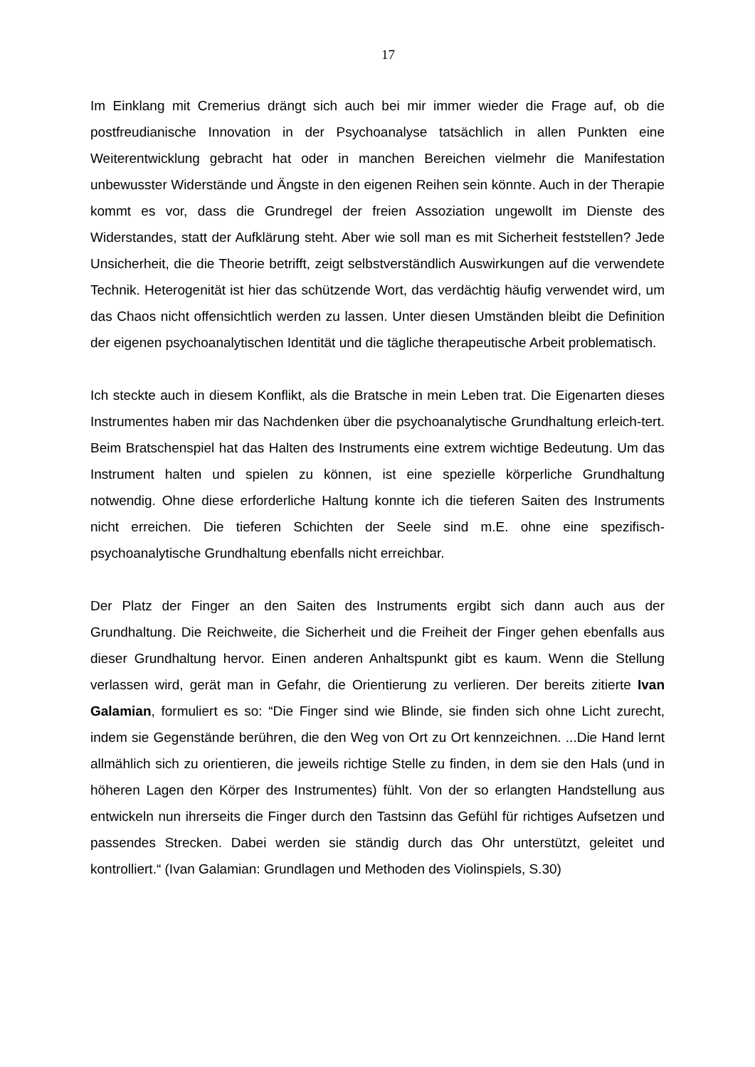17
Im Einklang mit Cremerius drängt sich auch bei mir immer wieder die Frage auf, ob die postfreudianische Innovation in der Psychoanalyse tatsächlich in allen Punkten eine Weiterentwicklung gebracht hat oder in manchen Bereichen vielmehr die Manifestation unbewusster Widerstände und Ängste in den eigenen Reihen sein könnte. Auch in der Therapie kommt es vor, dass die Grundregel der freien Assoziation ungewollt im Dienste des Widerstandes, statt der Aufklärung steht. Aber wie soll man es mit Sicherheit feststellen? Jede Unsicherheit, die die Theorie betrifft, zeigt selbstverständlich Auswirkungen auf die verwendete Technik. Heterogenität ist hier das schützende Wort, das verdächtig häufig verwendet wird, um das Chaos nicht offensichtlich werden zu lassen. Unter diesen Umständen bleibt die Definition der eigenen psychoanalytischen Identität und die tägliche therapeutische Arbeit problematisch.
Ich steckte auch in diesem Konflikt, als die Bratsche in mein Leben trat. Die Eigenarten dieses Instrumentes haben mir das Nachdenken über die psychoanalytische Grundhaltung erleich-tert. Beim Bratschenspiel hat das Halten des Instruments eine extrem wichtige Bedeutung. Um das Instrument halten und spielen zu können, ist eine spezielle körperliche Grundhaltung notwendig. Ohne diese erforderliche Haltung konnte ich die tieferen Saiten des Instruments nicht erreichen. Die tieferen Schichten der Seele sind m.E. ohne eine spezifisch-psychoanalytische Grundhaltung ebenfalls nicht erreichbar.
Der Platz der Finger an den Saiten des Instruments ergibt sich dann auch aus der Grundhaltung. Die Reichweite, die Sicherheit und die Freiheit der Finger gehen ebenfalls aus dieser Grundhaltung hervor. Einen anderen Anhaltspunkt gibt es kaum. Wenn die Stellung verlassen wird, gerät man in Gefahr, die Orientierung zu verlieren. Der bereits zitierte Ivan Galamian, formuliert es so: “Die Finger sind wie Blinde, sie finden sich ohne Licht zurecht, indem sie Gegenstände berühren, die den Weg von Ort zu Ort kennzeichnen. ...Die Hand lernt allmählich sich zu orientieren, die jeweils richtige Stelle zu finden, in dem sie den Hals (und in höheren Lagen den Körper des Instrumentes) fühlt. Von der so erlangten Handstellung aus entwickeln nun ihrerseits die Finger durch den Tastsinn das Gefühl für richtiges Aufsetzen und passendes Strecken. Dabei werden sie ständig durch das Ohr unterstützt, geleitet und kontrolliert.“ (Ivan Galamian: Grundlagen und Methoden des Violinspiels, S.30)